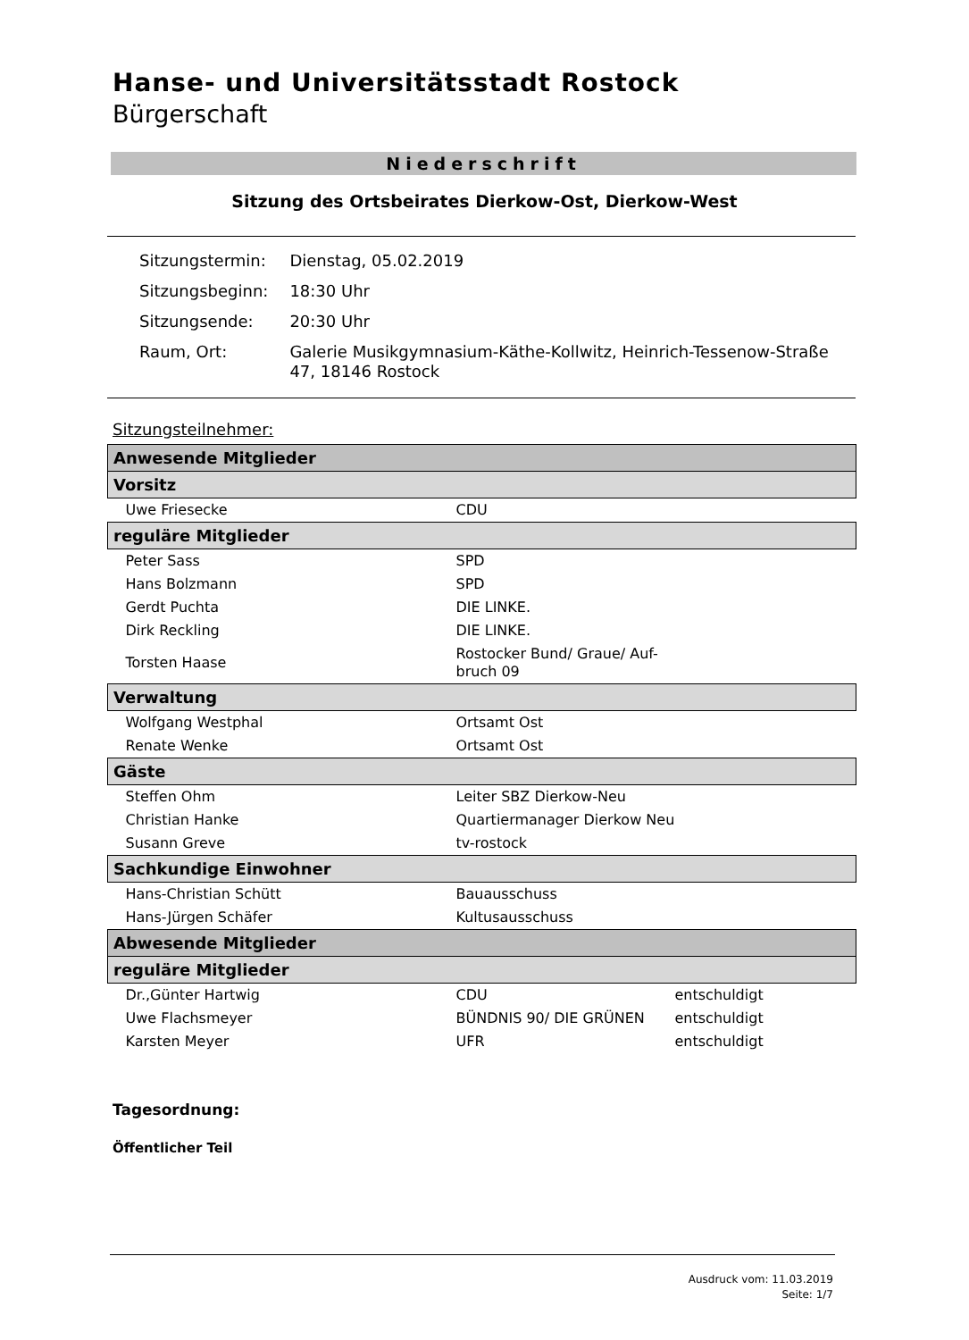Hanse- und Universitätsstadt Rostock
Bürgerschaft
Niederschrift
Sitzung des Ortsbeirates Dierkow-Ost, Dierkow-West
| Sitzungstermin: | Dienstag, 05.02.2019 |
| Sitzungsbeginn: | 18:30 Uhr |
| Sitzungsende: | 20:30 Uhr |
| Raum, Ort: | Galerie Musikgymnasium-Käthe-Kollwitz, Heinrich-Tessenow-Straße 47, 18146 Rostock |
Sitzungsteilnehmer:
| Anwesende Mitglieder | | |
| --- | --- | --- |
| Vorsitz | | |
| Uwe Friesecke | CDU | |
| reguläre Mitglieder | | |
| Peter Sass | SPD | |
| Hans Bolzmann | SPD | |
| Gerdt Puchta | DIE LINKE. | |
| Dirk Reckling | DIE LINKE. | |
| Torsten Haase | Rostocker Bund/ Graue/ Auf- bruch 09 | |
| Verwaltung | | |
| Wolfgang Westphal | Ortsamt Ost | |
| Renate Wenke | Ortsamt Ost | |
| Gäste | | |
| Steffen Ohm | Leiter SBZ Dierkow-Neu | |
| Christian Hanke | Quartiermanager Dierkow Neu | |
| Susann Greve | tv-rostock | |
| Sachkundige Einwohner | | |
| Hans-Christian Schütt | Bauausschuss | |
| Hans-Jürgen Schäfer | Kultusausschuss | |
| Abwesende Mitglieder | | |
| reguläre Mitglieder | | |
| Dr.,Günter Hartwig | CDU | entschuldigt |
| Uwe Flachsmeyer | BÜNDNIS 90/ DIE GRÜNEN | entschuldigt |
| Karsten Meyer | UFR | entschuldigt |
Tagesordnung:
Öffentlicher Teil
Ausdruck vom: 11.03.2019
Seite: 1/7